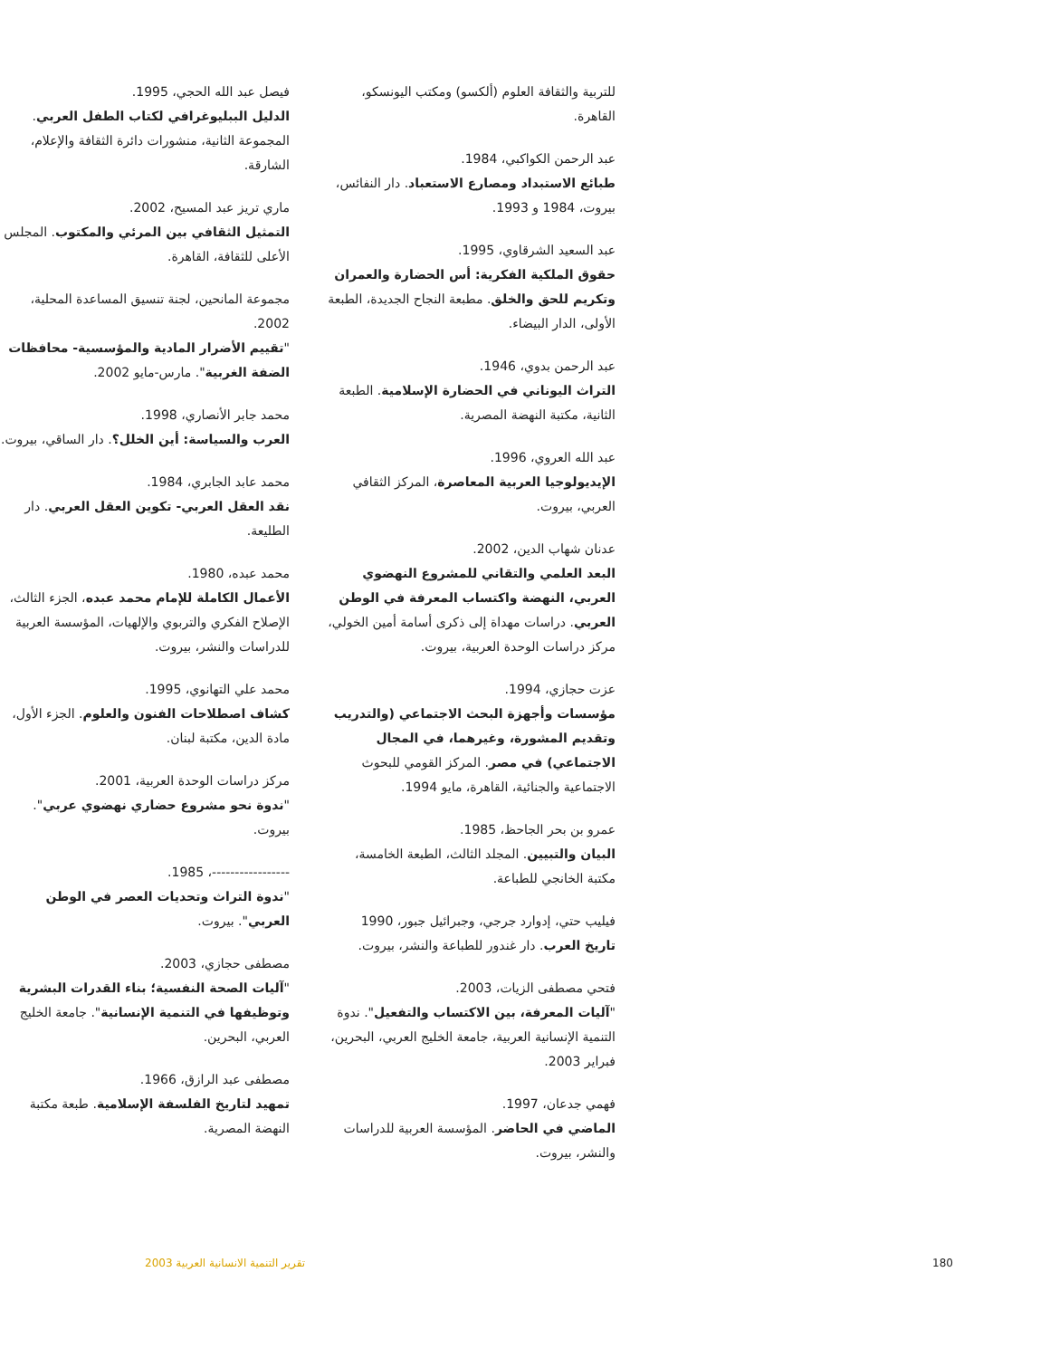للتربية والثقافة العلوم (ألكسو) ومكتب اليونسكو، القاهرة.
عبد الرحمن الكواكبي، 1984.
طبائع الاستبداد ومصارع الاستعباد. دار النفائس، بيروت، 1984 و 1993.
عبد السعيد الشرقاوي، 1995.
حقوق الملكية الفكرية: أس الحضارة والعمران وتكريم للحق والخلق. مطبعة النجاح الجديدة، الطبعة الأولى، الدار البيضاء.
عبد الرحمن بدوي، 1946.
التراث اليوناني في الحضارة الإسلامية. الطبعة الثانية، مكتبة النهضة المصرية.
عبد الله العروي، 1996.
الإيديولوجيا العربية المعاصرة، المركز الثقافي العربي، بيروت.
عدنان شهاب الدين، 2002.
البعد العلمي والتقاني للمشروع النهضوي العربي، النهضة واكتساب المعرفة في الوطن العربي. دراسات مهداة إلى ذكرى أسامة أمين الخولي، مركز دراسات الوحدة العربية، بيروت.
عزت حجازي، 1994.
مؤسسات وأجهزة البحث الاجتماعي (والتدريب وتقديم المشورة، وغيرهما، في المجال الاجتماعي) في مصر. المركز القومي للبحوث الاجتماعية والجنائية، القاهرة، مايو 1994.
عمرو بن بحر الجاحظ، 1985.
البيان والتبيين. المجلد الثالث، الطبعة الخامسة، مكتبة الخانجي للطباعة.
فيليب حتي، إدوارد جرجي، وجبرائيل جبور، 1990
تاريخ العرب. دار غندور للطباعة والنشر، بيروت.
فتحي مصطفى الزيات، 2003.
"آليات المعرفة، بين الاكتساب والتفعيل". ندوة التنمية الإنسانية العربية، جامعة الخليج العربي، البحرين، فبراير 2003.
فهمي جدعان، 1997.
الماضي في الحاضر. المؤسسة العربية للدراسات والنشر، بيروت.
فيصل عبد الله الحجي، 1995.
الدليل الببليوغرافي لكتاب الطفل العربي. المجموعة الثانية، منشورات دائرة الثقافة والإعلام، الشارقة.
ماري تريز عبد المسيح، 2002.
التمثيل الثقافي بين المرئي والمكتوب. المجلس الأعلى للثقافة، القاهرة.
مجموعة المانحين، لجنة تنسيق المساعدة المحلية، 2002.
"تقييم الأضرار المادية والمؤسسية- محافظات الضفة الغربية". مارس-مايو 2002.
محمد جابر الأنصاري، 1998.
العرب والسياسة: أين الخلل؟. دار الساقي، بيروت.
محمد عابد الجابري، 1984.
نقد العقل العربي- تكوين العقل العربي. دار الطليعة.
محمد عبده، 1980.
الأعمال الكاملة للإمام محمد عبده، الجزء الثالث، الإصلاح الفكري والتربوي والإلهيات، المؤسسة العربية للدراسات والنشر، بيروت.
محمد علي التهانوي، 1995.
كشاف اصطلاحات الفنون والعلوم. الجزء الأول، مادة الدين، مكتبة لبنان.
مركز دراسات الوحدة العربية، 2001.
"ندوة نحو مشروع حضاري نهضوي عربي". بيروت.
-----------------، 1985.
"ندوة التراث وتحديات العصر في الوطن العربي". بيروت.
مصطفى حجازي، 2003.
"آليات الصحة النفسية؛ بناء القدرات البشرية وتوظيفها في التنمية الإنسانية". جامعة الخليج العربي، البحرين.
مصطفى عبد الرازق، 1966.
تمهيد لتاريخ الفلسفة الإسلامية. طبعة مكتبة النهضة المصرية.
تقرير التنمية الانسانية العربية 2003 180